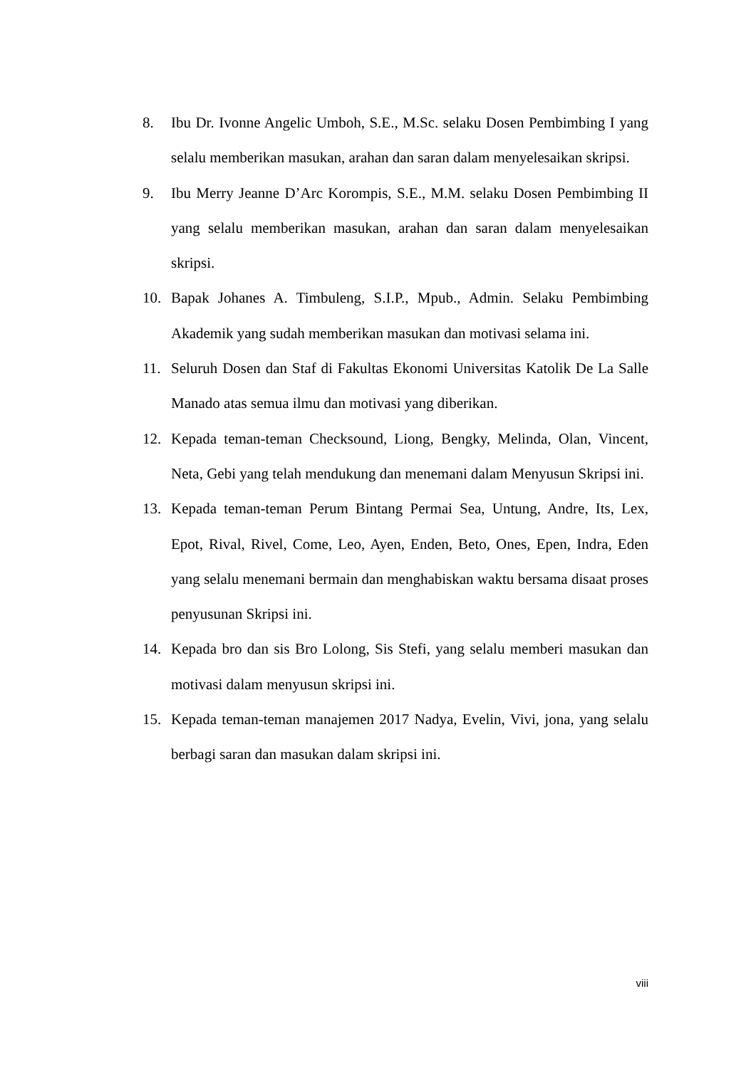8. Ibu Dr. Ivonne Angelic Umboh, S.E., M.Sc. selaku Dosen Pembimbing I yang selalu memberikan masukan, arahan dan saran dalam menyelesaikan skripsi.
9. Ibu Merry Jeanne D’Arc Korompis, S.E., M.M. selaku Dosen Pembimbing II yang selalu memberikan masukan, arahan dan saran dalam menyelesaikan skripsi.
10. Bapak Johanes A. Timbuleng, S.I.P., Mpub., Admin. Selaku Pembimbing Akademik yang sudah memberikan masukan dan motivasi selama ini.
11. Seluruh Dosen dan Staf di Fakultas Ekonomi Universitas Katolik De La Salle Manado atas semua ilmu dan motivasi yang diberikan.
12. Kepada teman-teman Checksound, Liong, Bengky, Melinda, Olan, Vincent, Neta, Gebi yang telah mendukung dan menemani dalam Menyusun Skripsi ini.
13. Kepada teman-teman Perum Bintang Permai Sea, Untung, Andre, Its, Lex, Epot, Rival, Rivel, Come, Leo, Ayen, Enden, Beto, Ones, Epen, Indra, Eden yang selalu menemani bermain dan menghabiskan waktu bersama disaat proses penyusunan Skripsi ini.
14. Kepada bro dan sis Bro Lolong, Sis Stefi, yang selalu memberi masukan dan motivasi dalam menyusun skripsi ini.
15. Kepada teman-teman manajemen 2017 Nadya, Evelin, Vivi, jona, yang selalu berbagi saran dan masukan dalam skripsi ini.
viii